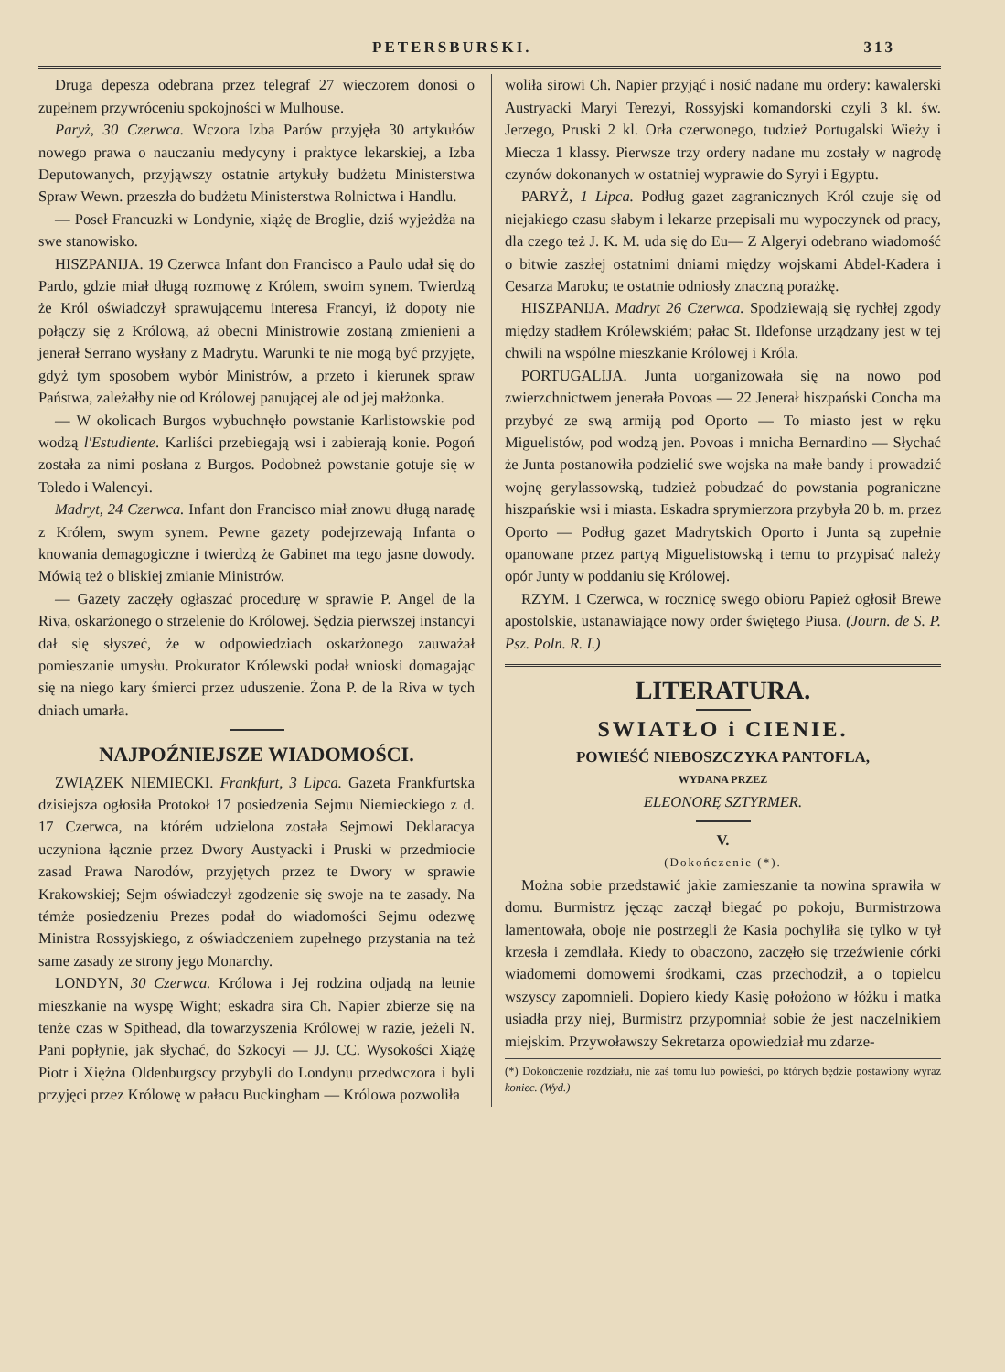PETERSBURSKI. 313
Druga depesza odebrana przez telegraf 27 wieczorem donosi o zupełnem przywróceniu spokojności w Mulhouse.
Paryż, 30 Czerwca. Wczora Izba Parów przyjęła 30 artykułów nowego prawa o nauczaniu medycyny i praktyce lekarskiej, a Izba Deputowanych, przyjąwszy ostatnie artykuły budżetu Ministerstwa Spraw Wewn. przeszła do budżetu Ministerstwa Rolnictwa i Handlu.
— Poseł Francuzki w Londynie, xiążę de Broglie, dziś wyjeżdża na swe stanowisko.
HISZPANIJA. 19 Czerwca Infant don Francisco a Paulo udał się do Pardo, gdzie miał długą rozmowę z Królem, swoim synem. Twierdzą że Król oświadczył sprawującemu interesa Francyi, iż dopoty nie połączy się z Królową, aż obecni Ministrowie zostaną zmienieni a jenerał Serrano wysłany z Madrytu. Warunki te nie mogą być przyjęte, gdyż tym sposobem wybór Ministrów, a przeto i kierunek spraw Państwa, zależałby nie od Królowej panującej ale od jej małżonka.
— W okolicach Burgos wybuchnęło powstanie Karlistowskie pod wodzą l'Estudiente. Karliści przebiegają wsi i zabierają konie. Pogoń została za nimi posłana z Burgos. Podobneż powstanie gotuje się w Toledo i Walencyi.
Madryt, 24 Czerwca. Infant don Francisco miał znowu długą naradę z Królem, swym synem. Pewne gazety podejrzewają Infanta o knowania demagogiczne i twierdzą że Gabinet ma tego jasne dowody. Mówią też o bliskiej zmianie Ministrów.
— Gazety zaczęły ogłaszać procedurę w sprawie P. Angel de la Riva, oskarżonego o strzelenie do Królowej. Sędzia pierwszej instancyi dał się słyszeć, że w odpowiedziach oskarżonego zauważał pomieszanie umysłu. Prokurator Królewski podał wnioski domagając się na niego kary śmierci przez uduszenie. Żona P. de la Riva w tych dniach umarła.
NAJPOŹNIEJSZE WIADOMOŚCI.
ZWIĄZEK NIEMIECKI. Frankfurt, 3 Lipca. Gazeta Frankfurtska dzisiejsza ogłosiła Protokoł 17 posiedzenia Sejmu Niemieckiego z d. 17 Czerwca, na którém udzielona została Sejmowi Deklaracya uczyniona łącznie przez Dwory Austyacki i Pruski w przedmiocie zasad Prawa Narodów, przyjętych przez te Dwory w sprawie Krakowskiej; Sejm oświadczył zgodzenie się swoje na te zasady. Na témże posiedzeniu Prezes podał do wiadomości Sejmu odezwę Ministra Rossyjskiego, z oświadczeniem zupełnego przystania na też same zasady ze strony jego Monarchy.
LONDYN, 30 Czerwca. Królowa i Jej rodzina odjadą na letnie mieszkanie na wyspę Wight; eskadra sira Ch. Napier zbierze się na tenże czas w Spithead, dla towarzyszenia Królowej w razie, jeżeli N. Pani popłynie, jak słychać, do Szkocyi — JJ. CC. Wysokości Xiążę Piotr i Xiężna Oldenburgscy przybyli do Londynu przedwczora i byli przyjęci przez Królowę w pałacu Buckingham — Królowa pozwoliła
woliła sirowi Ch. Napier przyjąć i nosić nadane mu ordery: kawalerski Austryacki Maryi Terezyi, Rossyjski komandorski czyli 3 kl. św. Jerzego, Pruski 2 kl. Orła czerwonego, tudzież Portugalski Wieży i Miecza 1 klassy. Pierwsze trzy ordery nadane mu zostały w nagrodę czynów dokonanych w ostatniej wyprawie do Syryi i Egyptu.
PARYŻ, 1 Lipca. Podług gazet zagranicznych Król czuje się od niejakiego czasu słabym i lekarze przepisali mu wypoczynek od pracy, dla czego też J. K. M. uda się do Eu— Z Algeryi odebrano wiadomość o bitwie zaszłej ostatnimi dniami między wojskami Abdel-Kadera i Cesarza Maroku; te ostatnie odniosły znaczną porażkę.
HISZPANIJA. Madryt 26 Czerwca. Spodziewają się rychłej zgody między stadłem Królewskiém; pałac St. Ildefonse urządzany jest w tej chwili na wspólne mieszkanie Królowej i Króla.
PORTUGALIJA. Junta uorganizowała się na nowo pod zwierzchnictwem jenerała Povoas — 22 Jenerał hiszpański Concha ma przybyć ze swą armiją pod Oporto — To miasto jest w ręku Miguelistów, pod wodzą jen. Povoas i mnicha Bernardino — Słychać że Junta postanowiła podzielić swe wojska na małe bandy i prowadzić wojnę gerylassowską, tudzież pobudzać do powstania pograniczne hiszpańskie wsi i miasta. Eskadra sprymierzora przybyła 20 b. m. przez Oporto — Podług gazet Madrytskich Oporto i Junta są zupełnie opanowane przez partyą Miguelistowską i temu to przypisać należy opór Junty w poddaniu się Królowej.
RZYM. 1 Czerwca, w rocznicę swego obioru Papież ogłosił Brewe apostolskie, ustanawiające nowy order świętego Piusa. (Journ. de S. P. Psz. Poln. R. I.)
LITERATURA.
SWIATŁO i CIENIE.
POWIEŚĆ NIEBOSZCZYKA PANTOFLA,
WYDANA PRZEZ
ELEONORĘ SZTYRMER.
V.
(Dokończenie (*).
Można sobie przedstawić jakie zamieszanie ta nowina sprawiła w domu. Burmistrz jęcząc zaczął biegać po pokoju, Burmistrzowa lamentowała, oboje nie postrzegli że Kasia pochyliła się tylko w tył krzesła i zemdlała. Kiedy to obaczono, zaczęło się trzeźwienie córki wiadomemi domowemi środkami, czas przechodził, a o topielcu wszyscy zapomnieli. Dopiero kiedy Kasię położono w łóżku i matka usiadła przy niej, Burmistrz przypomniał sobie że jest naczelnikiem miejskim. Przywoławszy Sekretarza opowiedział mu zdarze-
(*) Dokończenie rozdziału, nie zaś tomu lub powieści, po których będzie postawiony wyraz koniec. (Wyd.)